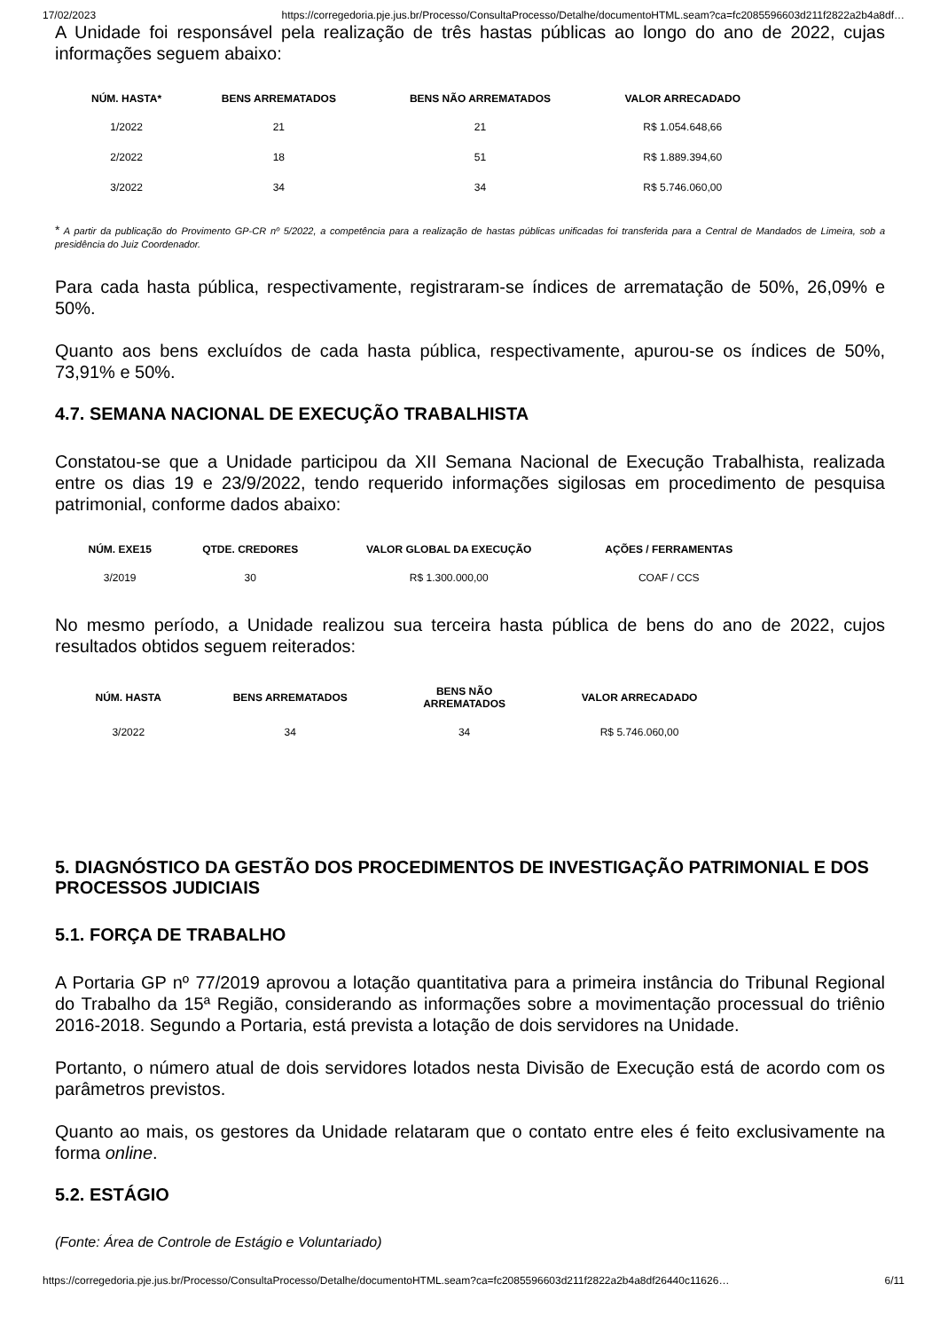17/02/2023 https://corregedoria.pje.jus.br/Processo/ConsultaProcesso/Detalhe/documentoHTML.seam?ca=fc2085596603d211f2822a2b4a8df…
A Unidade foi responsável pela realização de três hastas públicas ao longo do ano de 2022, cujas informações seguem abaixo:
| NÚM. HASTA* | BENS ARREMATADOS | BENS NÃO ARREMATADOS | VALOR ARRECADADO |
| --- | --- | --- | --- |
| 1/2022 | 21 | 21 | R$ 1.054.648,66 |
| 2/2022 | 18 | 51 | R$ 1.889.394,60 |
| 3/2022 | 34 | 34 | R$ 5.746.060,00 |
* A partir da publicação do Provimento GP-CR nº 5/2022, a competência para a realização de hastas públicas unificadas foi transferida para a Central de Mandados de Limeira, sob a presidência do Juiz Coordenador.
Para cada hasta pública, respectivamente, registraram-se índices de arrematação de 50%, 26,09% e 50%.
Quanto aos bens excluídos de cada hasta pública, respectivamente, apurou-se os índices de 50%, 73,91% e 50%.
4.7. SEMANA NACIONAL DE EXECUÇÃO TRABALHISTA
Constatou-se que a Unidade participou da XII Semana Nacional de Execução Trabalhista, realizada entre os dias 19 e 23/9/2022, tendo requerido informações sigilosas em procedimento de pesquisa patrimonial, conforme dados abaixo:
| NÚM. EXE15 | QTDE. CREDORES | VALOR GLOBAL DA EXECUÇÃO | AÇÕES / FERRAMENTAS |
| --- | --- | --- | --- |
| 3/2019 | 30 | R$ 1.300.000,00 | COAF / CCS |
No mesmo período, a Unidade realizou sua terceira hasta pública de bens do ano de 2022, cujos resultados obtidos seguem reiterados:
| NÚM. HASTA | BENS ARREMATADOS | BENS NÃO ARREMATADOS | VALOR ARRECADADO |
| --- | --- | --- | --- |
| 3/2022 | 34 | 34 | R$ 5.746.060,00 |
5. DIAGNÓSTICO DA GESTÃO DOS PROCEDIMENTOS DE INVESTIGAÇÃO PATRIMONIAL E DOS PROCESSOS JUDICIAIS
5.1. FORÇA DE TRABALHO
A Portaria GP nº 77/2019 aprovou a lotação quantitativa para a primeira instância do Tribunal Regional do Trabalho da 15ª Região, considerando as informações sobre a movimentação processual do triênio 2016-2018. Segundo a Portaria, está prevista a lotação de dois servidores na Unidade.
Portanto, o número atual de dois servidores lotados nesta Divisão de Execução está de acordo com os parâmetros previstos.
Quanto ao mais, os gestores da Unidade relataram que o contato entre eles é feito exclusivamente na forma online.
5.2. ESTÁGIO
(Fonte: Área de Controle de Estágio e Voluntariado)
https://corregedoria.pje.jus.br/Processo/ConsultaProcesso/Detalhe/documentoHTML.seam?ca=fc2085596603d211f2822a2b4a8df26440c11626… 6/11